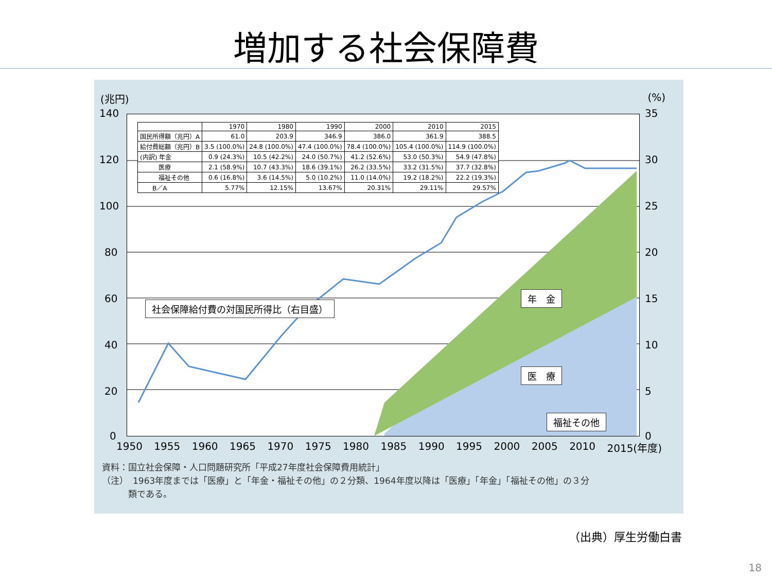増加する社会保障費
(兆円) (%)
140
120
100
80
60
40
20
0
35
30
25
20
15
10
5
0
| | 1970 | 1980 | 1990 | 2000 | 2010 | 2015 |
| --- | --- | --- | --- | --- | --- | --- |
| 国民所得額（兆円）A | 61.0 | 203.9 | 346.9 | 386.0 | 361.9 | 388.5 |
| 給付費総額（兆円）B | 3.5 (100.0%) | 24.8 (100.0%) | 47.4 (100.0%) | 78.4 (100.0%) | 105.4 (100.0%) | 114.9 (100.0%) |
| (内訳) 年金 | 0.9 (24.3%) | 10.5 (42.2%) | 24.0 (50.7%) | 41.2 (52.6%) | 53.0 (50.3%) | 54.9 (47.8%) |
| 医療 | 2.1 (58.9%) | 10.7 (43.3%) | 18.6 (39.1%) | 26.2 (33.5%) | 33.2 (31.5%) | 37.7 (32.8%) |
| 福祉その他 | 0.6 (16.8%) | 3.6 (14.5%) | 5.0 (10.2%) | 11.0 (14.0%) | 19.2 (18.2%) | 22.2 (19.3%) |
| B／A | 5.77% | 12.15% | 13.67% | 20.31% | 29.11% | 29.57% |
社会保障給付費の対国民所得比（右目盛）
年　金
医　療
福祉その他
1950 1955 1960 1965 1970 1975 1980 1985 1990 1995 2000 2005 2010 2015(年度)
資料：国立社会保障・人口問題研究所「平成27年度社会保障費用統計」
（注）　1963年度までは「医療」と「年金・福祉その他」の２分類、1964年度以降は「医療」「年金」「福祉その他」の３分
　　　類である。
（出典）厚生労働白書
18